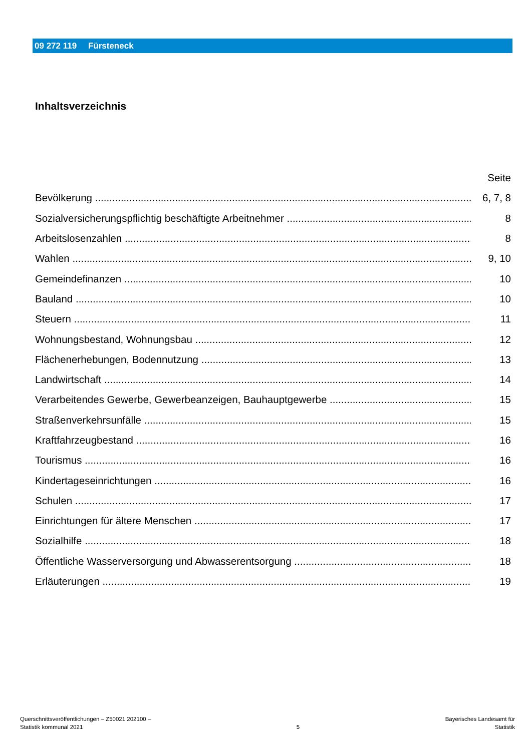09 272 119 Fürsteneck
Inhaltsverzeichnis
Seite
Bevölkerung 6, 7, 8
Sozialversicherungspflichtig beschäftigte Arbeitnehmer 8
Arbeitslosenzahlen 8
Wahlen 9, 10
Gemeindefinanzen 10
Bauland 10
Steuern 11
Wohnungsbestand, Wohnungsbau 12
Flächenerhebungen, Bodennutzung 13
Landwirtschaft 14
Verarbeitendes Gewerbe, Gewerbeanzeigen, Bauhauptgewerbe 15
Straßenverkehrsunfälle 15
Kraftfahrzeugbestand 16
Tourismus 16
Kindertageseinrichtungen 16
Schulen 17
Einrichtungen für ältere Menschen 17
Sozialhilfe 18
Öffentliche Wasserversorgung und Abwasserentsorgung 18
Erläuterungen 19
Querschnittsveröffentlichungen – Z50021 202100 –
Statistik kommunal 2021
5
Bayerisches Landesamt für
Statistik